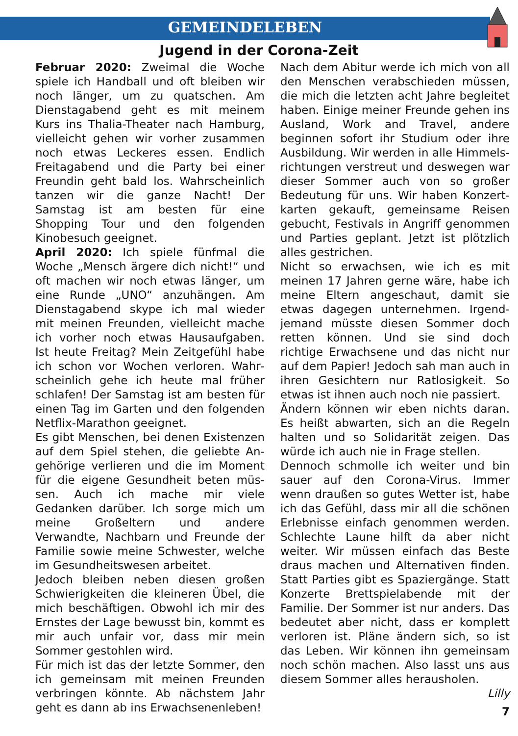GEMEINDELEBEN
Jugend in der Corona-Zeit
Februar 2020: Zweimal die Woche spiele ich Handball und oft bleiben wir noch länger, um zu quatschen. Am Dienstag­abend geht es mit meinem Kurs ins Thalia-Theater nach Hamburg, vielleicht gehen wir vorher zusammen noch etwas Leckeres essen. Endlich Freitagabend und die Party bei einer Freundin geht bald los. Wahrscheinlich tanzen wir die ganze Nacht! Der Samstag ist am besten für eine Shopping Tour und den folgen­den Kinobesuch geeignet.
April 2020: Ich spiele fünfmal die Woche „Mensch ärgere dich nicht!“ und oft machen wir noch etwas länger, um eine Runde „UNO“ anzuhängen. Am Diens­tagabend skype ich mal wieder mit meinen Freunden, vielleicht mache ich vorher noch etwas Hausaufgaben. Ist heute Freitag? Mein Zeitgefühl habe ich schon vor Wochen verloren. Wahr­scheinlich gehe ich heute mal früher schlafen! Der Samstag ist am besten für einen Tag im Garten und den folgenden Netflix-Marathon geeignet.
Es gibt Menschen, bei denen Existenzen auf dem Spiel stehen, die geliebte An­gehörige verlieren und die im Moment für die eigene Gesundheit beten müs­sen. Auch ich mache mir viele Gedanken darüber. Ich sorge mich um meine Groß­eltern und andere Verwandte, Nachbarn und Freunde der Familie sowie meine Schwester, welche im Gesundheits­wesen arbeitet.
Jedoch bleiben neben diesen großen Schwierigkeiten die kleineren Übel, die mich beschäftigen. Obwohl ich mir des Ernstes der Lage bewusst bin, kommt es mir auch unfair vor, dass mir mein Sommer gestohlen wird.
Für mich ist das der letzte Sommer, den ich gemeinsam mit meinen Freunden verbringen könnte. Ab nächstem Jahr geht es dann ab ins Erwachsenenleben!
Nach dem Abitur werde ich mich von all den Menschen verabschieden müssen, die mich die letzten acht Jahre begleitet haben. Einige meiner Freunde gehen ins Ausland, Work and Travel, andere beginnen sofort ihr Studium oder ihre Ausbildung. Wir werden in alle Himmels­richtungen verstreut und deswegen war dieser Sommer auch von so großer Bedeutung für uns. Wir haben Konzert­karten gekauft, gemeinsame Reisen gebucht, Festivals in Angriff genommen und Parties geplant. Jetzt ist plötzlich alles gestrichen.
Nicht so erwachsen, wie ich es mit meinen 17 Jahren gerne wäre, habe ich meine Eltern angeschaut, damit sie etwas dagegen unternehmen. Irgend­jemand müsste diesen Sommer doch retten können. Und sie sind doch richtige Erwachsene und das nicht nur auf dem Papier! Jedoch sah man auch in ihren Gesichtern nur Ratlosigkeit. So etwas ist ihnen auch noch nie passiert.
Ändern können wir eben nichts daran. Es heißt abwarten, sich an die Regeln halten und so Solidarität zeigen. Das würde ich auch nie in Frage stellen.
Dennoch schmolle ich weiter und bin sauer auf den Corona-Virus. Immer wenn draußen so gutes Wetter ist, habe ich das Gefühl, dass mir all die schönen Erlebnisse einfach genommen werden. Schlechte Laune hilft da aber nicht weiter. Wir müssen einfach das Beste draus machen und Alternativen finden. Statt Parties gibt es Spaziergänge. Statt Konzerte Brettspielabende mit der Familie. Der Sommer ist nur anders. Das bedeutet aber nicht, dass er komplett verloren ist. Pläne ändern sich, so ist das Leben. Wir können ihn gemeinsam noch schön machen. Also lasst uns aus diesem Sommer alles herausholen.
Lilly
7